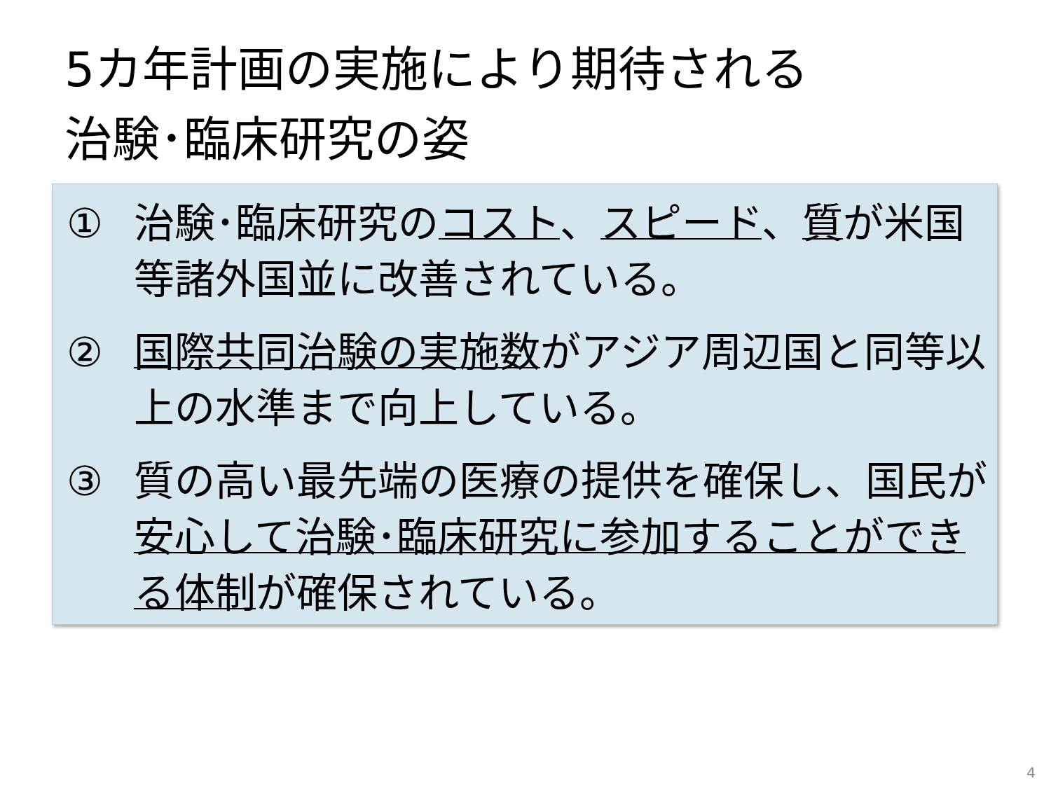5カ年計画の実施により期待される
治験･臨床研究の姿
① 治験･臨床研究のコスト、スピード、質が米国等諸外国並に改善されている。
② 国際共同治験の実施数がアジア周辺国と同等以上の水準まで向上している。
③ 質の高い最先端の医療の提供を確保し、国民が安心して治験･臨床研究に参加することができる体制が確保されている。
4